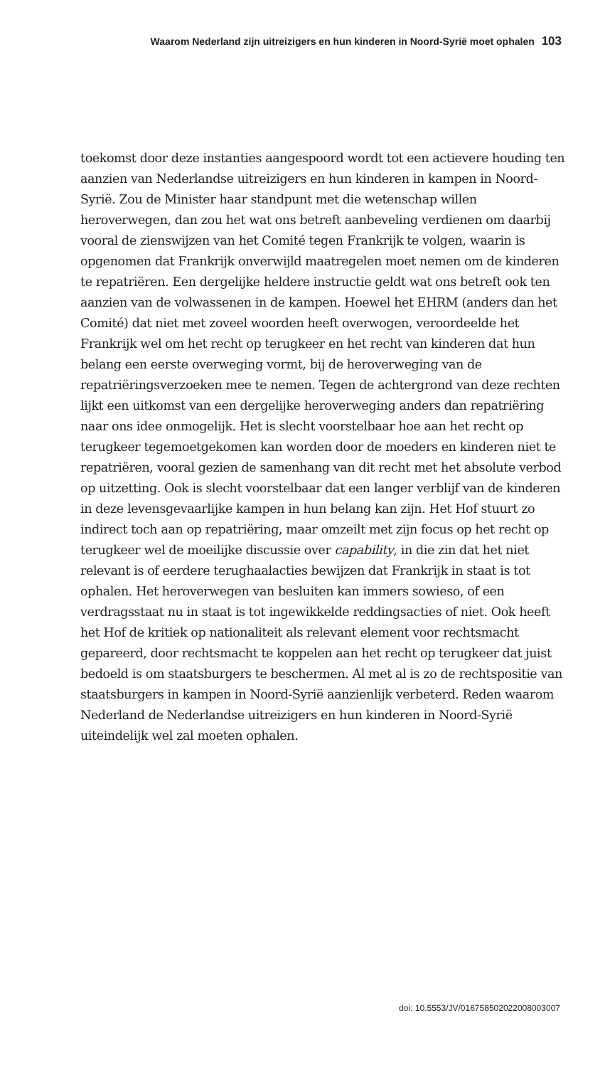Waarom Nederland zijn uitreizigers en hun kinderen in Noord-Syrië moet ophalen 103
toekomst door deze instanties aangespoord wordt tot een actievere houding ten aanzien van Nederlandse uitreizigers en hun kinderen in kampen in Noord-Syrië. Zou de Minister haar standpunt met die wetenschap willen heroverwegen, dan zou het wat ons betreft aanbeveling verdienen om daarbij vooral de zienswijzen van het Comité tegen Frankrijk te volgen, waarin is opgenomen dat Frankrijk onverwijld maatregelen moet nemen om de kinderen te repatriëren. Een dergelijke heldere instructie geldt wat ons betreft ook ten aanzien van de volwassenen in de kampen. Hoewel het EHRM (anders dan het Comité) dat niet met zoveel woorden heeft overwogen, veroordeelde het Frankrijk wel om het recht op terugkeer en het recht van kinderen dat hun belang een eerste overweging vormt, bij de heroverweging van de repatriëringsverzoeken mee te nemen. Tegen de achtergrond van deze rechten lijkt een uitkomst van een dergelijke heroverweging anders dan repatriëring naar ons idee onmogelijk. Het is slecht voorstelbaar hoe aan het recht op terugkeer tegemoetgekomen kan worden door de moeders en kinderen niet te repatriëren, vooral gezien de samenhang van dit recht met het absolute verbod op uitzetting. Ook is slecht voorstelbaar dat een langer verblijf van de kinderen in deze levensgevaarlijke kampen in hun belang kan zijn. Het Hof stuurt zo indirect toch aan op repatriëring, maar omzeilt met zijn focus op het recht op terugkeer wel de moeilijke discussie over capability, in die zin dat het niet relevant is of eerdere terughaalacties bewijzen dat Frankrijk in staat is tot ophalen. Het heroverwegen van besluiten kan immers sowieso, of een verdragsstaat nu in staat is tot ingewikkelde reddingsacties of niet. Ook heeft het Hof de kritiek op nationaliteit als relevant element voor rechtsmacht gepareerd, door rechtsmacht te koppelen aan het recht op terugkeer dat juist bedoeld is om staatsburgers te beschermen. Al met al is zo de rechtspositie van staatsburgers in kampen in Noord-Syrië aanzienlijk verbeterd. Reden waarom Nederland de Nederlandse uitreizigers en hun kinderen in Noord-Syrië uiteindelijk wel zal moeten ophalen.
doi: 10.5553/JV/016758502022008003007